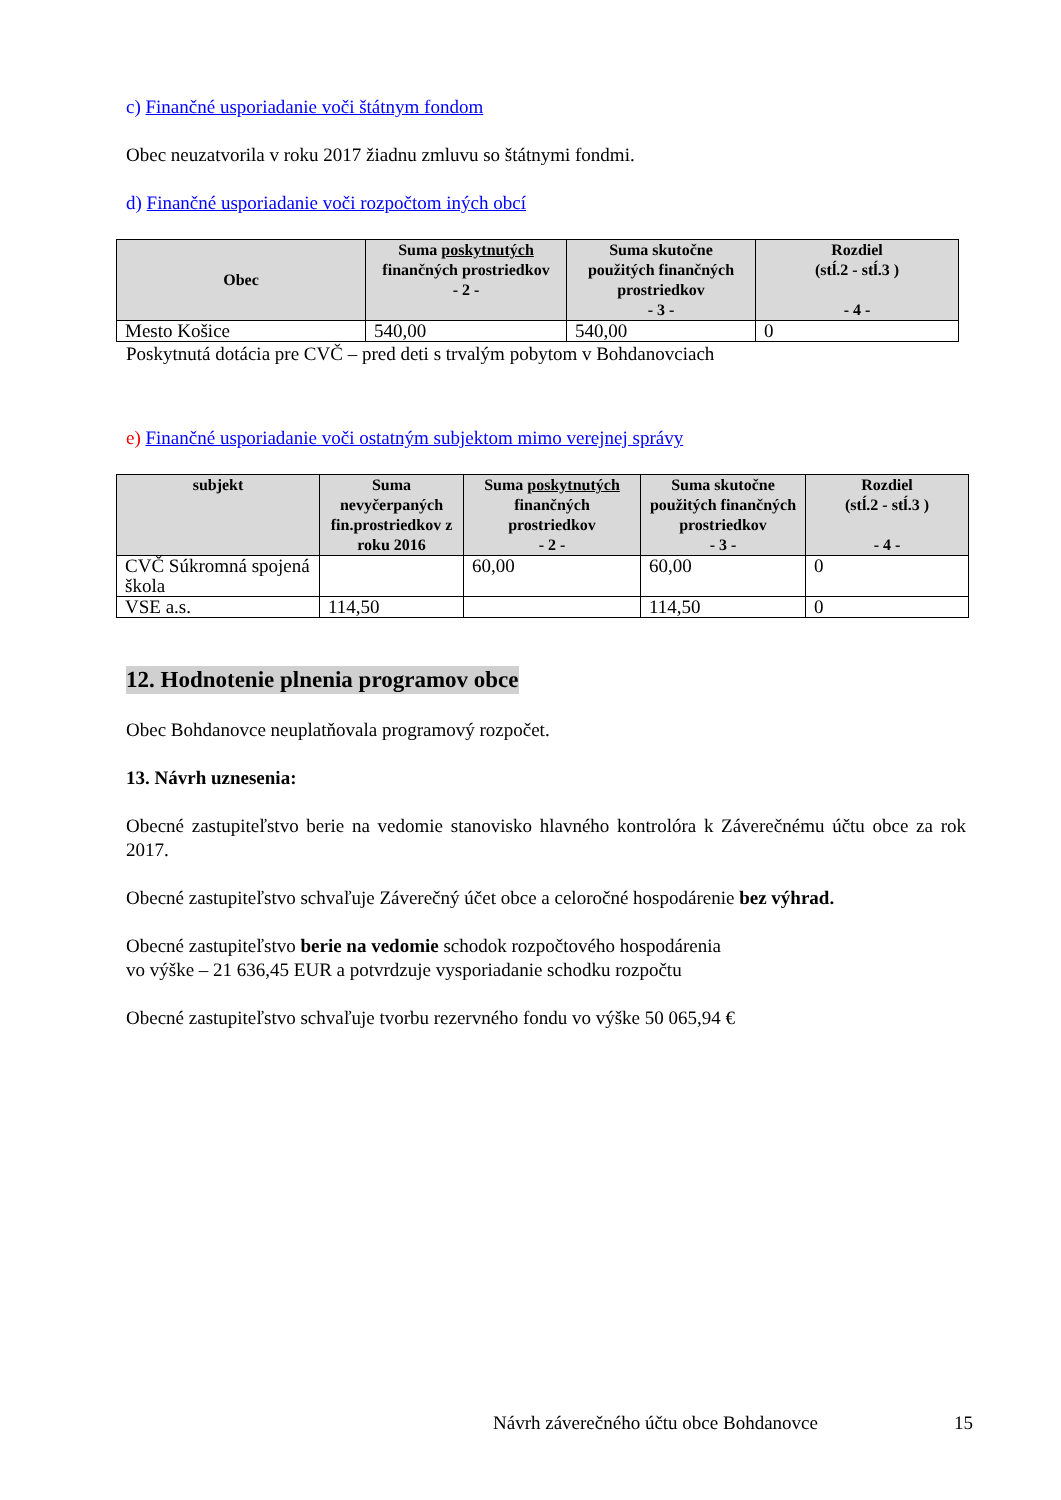c) Finančné usporiadanie voči štátnym fondom
Obec neuzatvorila v roku 2017 žiadnu zmluvu so štátnymi fondmi.
d) Finančné usporiadanie voči rozpočtom iných obcí
| Obec | Suma poskytnutých finančných prostriedkov - 2 - | Suma skutočne použitých finančných prostriedkov - 3 - | Rozdiel (stĺ.2 - stĺ.3 ) - 4 - |
| --- | --- | --- | --- |
| Mesto Košice | 540,00 | 540,00 | 0 |
Poskytnutá dotácia pre CVČ – pred deti s trvalým pobytom v Bohdanovciach
e) Finančné usporiadanie voči ostatným subjektom mimo verejnej správy
| subjekt | Suma nevyčerpaných fin.prostriedkov z roku 2016 | Suma poskytnutých finančných prostriedkov - 2 - | Suma skutočne použitých finančných prostriedkov - 3 - | Rozdiel (stĺ.2 - stĺ.3 ) - 4 - |
| --- | --- | --- | --- | --- |
| CVČ Súkromná spojená škola | | 60,00 | 60,00 | 0 |
| VSE a.s. | 114,50 | | 114,50 | 0 |
12. Hodnotenie plnenia programov obce
Obec Bohdanovce neuplatňovala programový rozpočet.
13. Návrh uznesenia:
Obecné zastupiteľstvo berie na vedomie stanovisko hlavného kontrolóra k Záverečnému účtu obce za rok 2017.
Obecné zastupiteľstvo schvaľuje Záverečný účet obce a celoročné hospodárenie bez výhrad.
Obecné zastupiteľstvo berie na vedomie schodok rozpočtového hospodárenia
vo výške – 21 636,45 EUR a potvrdzuje vysporiadanie schodku rozpočtu
Obecné zastupiteľstvo schvaľuje tvorbu rezervného fondu vo výške 50 065,94 €
Návrh záverečného účtu obce Bohdanovce 15